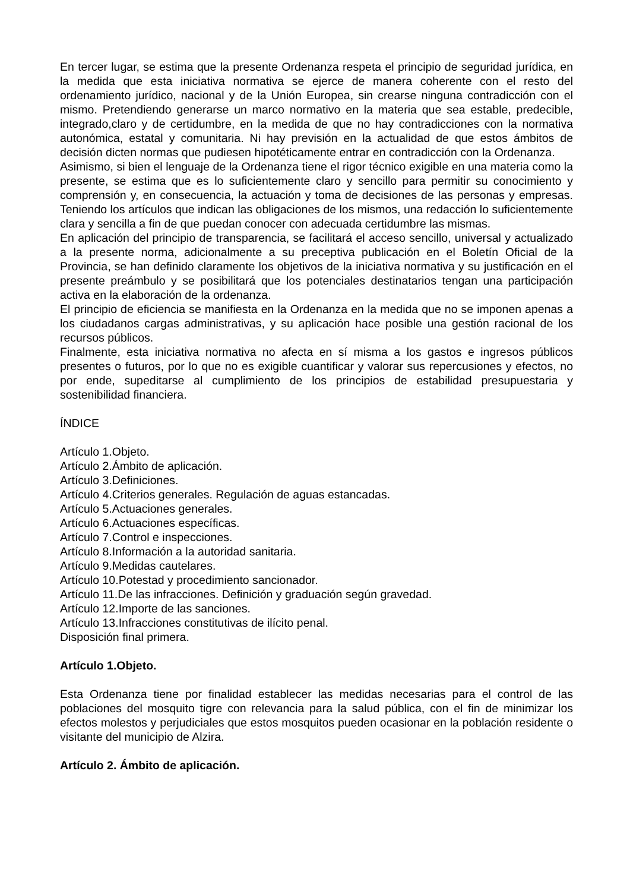En tercer lugar, se estima que la presente Ordenanza respeta el principio de seguridad jurídica, en la medida que esta iniciativa normativa se ejerce de manera coherente con el resto del ordenamiento jurídico, nacional y de la Unión Europea, sin crearse ninguna contradicción con el mismo. Pretendiendo generarse un marco normativo en la materia que sea estable, predecible, integrado,claro y de certidumbre, en la medida de que no hay contradicciones con la normativa autonómica, estatal y comunitaria. Ni hay previsión en la actualidad de que estos ámbitos de decisión dicten normas que pudiesen hipotéticamente entrar en contradicción con la Ordenanza.
Asimismo, si bien el lenguaje de la Ordenanza tiene el rigor técnico exigible en una materia como la presente, se estima que es lo suficientemente claro y sencillo para permitir su conocimiento y comprensión y, en consecuencia, la actuación y toma de decisiones de las personas y empresas. Teniendo los artículos que indican las obligaciones de los mismos, una redacción lo suficientemente clara y sencilla a fin de que puedan conocer con adecuada certidumbre las mismas.
En aplicación del principio de transparencia, se facilitará el acceso sencillo, universal y actualizado a la presente norma, adicionalmente a su preceptiva publicación en el Boletín Oficial de la Provincia, se han definido claramente los objetivos de la iniciativa normativa y su justificación en el presente preámbulo y se posibilitará que los potenciales destinatarios tengan una participación activa en la elaboración de la ordenanza.
El principio de eficiencia se manifiesta en la Ordenanza en la medida que no se imponen apenas a los ciudadanos cargas administrativas, y su aplicación hace posible una gestión racional de los recursos públicos.
Finalmente, esta iniciativa normativa no afecta en sí misma a los gastos e ingresos públicos presentes o futuros, por lo que no es exigible cuantificar y valorar sus repercusiones y efectos, no por ende, supeditarse al cumplimiento de los principios de estabilidad presupuestaria y sostenibilidad financiera.
ÍNDICE
Artículo 1.Objeto.
Artículo 2.Ámbito de aplicación.
Artículo 3.Definiciones.
Artículo 4.Criterios generales. Regulación de aguas estancadas.
Artículo 5.Actuaciones generales.
Artículo 6.Actuaciones específicas.
Artículo 7.Control e inspecciones.
Artículo 8.Información a la autoridad sanitaria.
Artículo 9.Medidas cautelares.
Artículo 10.Potestad y procedimiento sancionador.
Artículo 11.De las infracciones. Definición y graduación según gravedad.
Artículo 12.Importe de las sanciones.
Artículo 13.Infracciones constitutivas de ilícito penal.
Disposición final primera.
Artículo 1.Objeto.
Esta Ordenanza tiene por finalidad establecer las medidas necesarias para el control de las poblaciones del mosquito tigre con relevancia para la salud pública, con el fin de minimizar los efectos molestos y perjudiciales que estos mosquitos pueden ocasionar en la población residente o visitante del municipio de Alzira.
Artículo 2. Ámbito de aplicación.